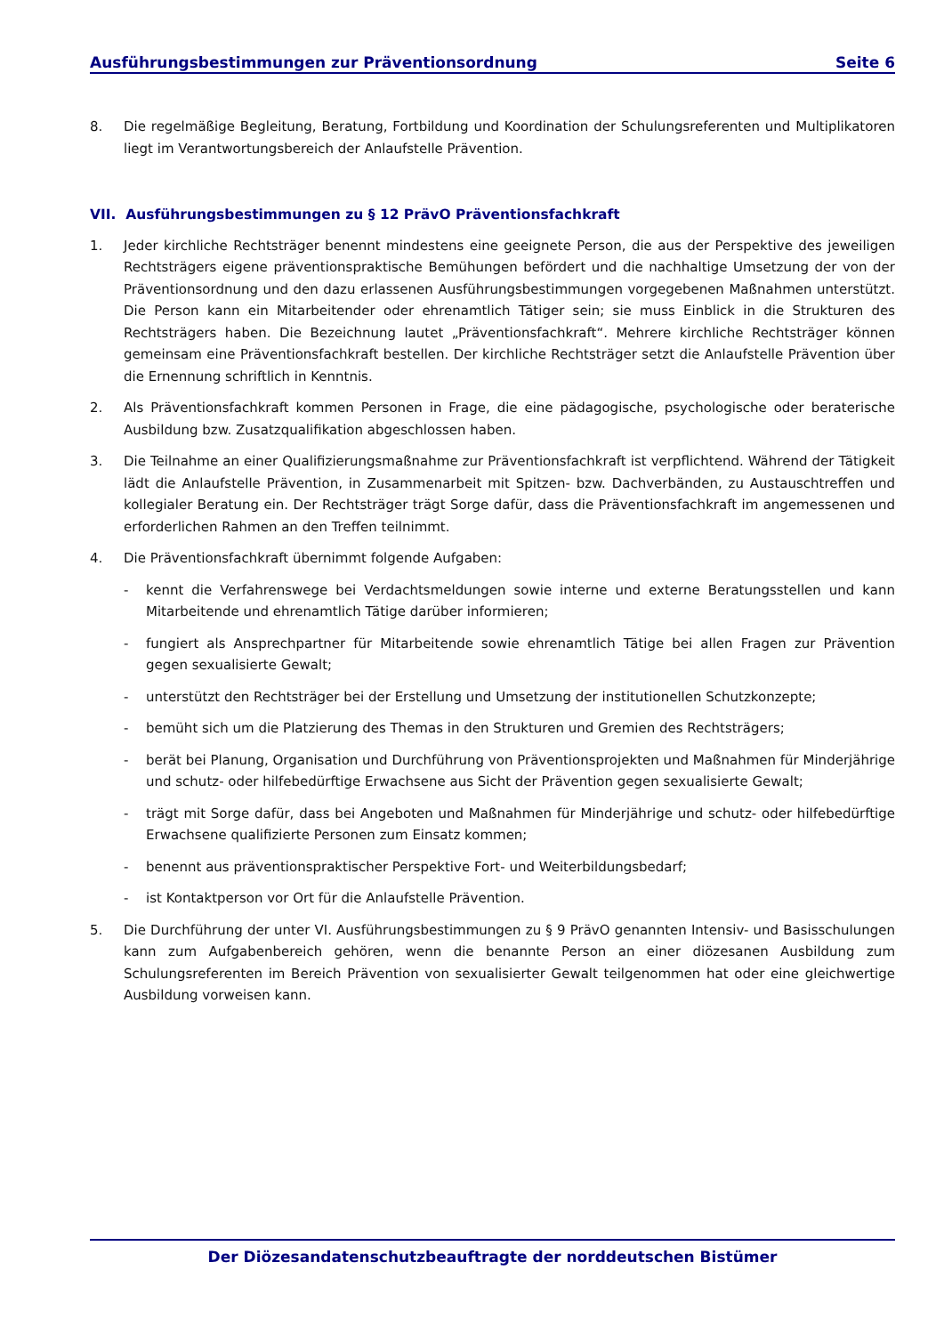Ausführungsbestimmungen zur Präventionsordnung Seite 6
8. Die regelmäßige Begleitung, Beratung, Fortbildung und Koordination der Schulungsreferenten und Multiplikatoren liegt im Verantwortungsbereich der Anlaufstelle Prävention.
VII. Ausführungsbestimmungen zu § 12 PrävO Präventionsfachkraft
1. Jeder kirchliche Rechtsträger benennt mindestens eine geeignete Person, die aus der Perspektive des jeweiligen Rechtsträgers eigene präventionspraktische Bemühungen befördert und die nachhaltige Umsetzung der von der Präventionsordnung und den dazu erlassenen Ausführungsbestimmungen vorgegebenen Maßnahmen unterstützt. Die Person kann ein Mitarbeitender oder ehrenamtlich Tätiger sein; sie muss Einblick in die Strukturen des Rechtsträgers haben. Die Bezeichnung lautet „Präventionsfachkraft“. Mehrere kirchliche Rechtsträger können gemeinsam eine Präventionsfachkraft bestellen. Der kirchliche Rechtsträger setzt die Anlaufstelle Prävention über die Ernennung schriftlich in Kenntnis.
2. Als Präventionsfachkraft kommen Personen in Frage, die eine pädagogische, psychologische oder beraterische Ausbildung bzw. Zusatzqualifikation abgeschlossen haben.
3. Die Teilnahme an einer Qualifizierungsmaßnahme zur Präventionsfachkraft ist verpflichtend. Während der Tätigkeit lädt die Anlaufstelle Prävention, in Zusammenarbeit mit Spitzen- bzw. Dachverbänden, zu Austauschtreffen und kollegialer Beratung ein. Der Rechtsträger trägt Sorge dafür, dass die Präventionsfachkraft im angemessenen und erforderlichen Rahmen an den Treffen teilnimmt.
4. Die Präventionsfachkraft übernimmt folgende Aufgaben:
- kennt die Verfahrenswege bei Verdachtsmeldungen sowie interne und externe Beratungsstellen und kann Mitarbeitende und ehrenamtlich Tätige darüber informieren;
- fungiert als Ansprechpartner für Mitarbeitende sowie ehrenamtlich Tätige bei allen Fragen zur Prävention gegen sexualisierte Gewalt;
- unterstützt den Rechtsträger bei der Erstellung und Umsetzung der institutionellen Schutzkonzepte;
- bemüht sich um die Platzierung des Themas in den Strukturen und Gremien des Rechtsträgers;
- berät bei Planung, Organisation und Durchführung von Präventionsprojekten und Maßnahmen für Minderjährige und schutz- oder hilfebedürftige Erwachsene aus Sicht der Prävention gegen sexualisierte Gewalt;
- trägt mit Sorge dafür, dass bei Angeboten und Maßnahmen für Minderjährige und schutz- oder hilfebedürftige Erwachsene qualifizierte Personen zum Einsatz kommen;
- benennt aus präventionspraktischer Perspektive Fort- und Weiterbildungsbedarf;
- ist Kontaktperson vor Ort für die Anlaufstelle Prävention.
5. Die Durchführung der unter VI. Ausführungsbestimmungen zu § 9 PrävO genannten Intensiv- und Basisschulungen kann zum Aufgabenbereich gehören, wenn die benannte Person an einer diözesanen Ausbildung zum Schulungsreferenten im Bereich Prävention von sexualisierter Gewalt teilgenommen hat oder eine gleichwertige Ausbildung vorweisen kann.
Der Diözesandatenschutzbeauftragte der norddeutschen Bistümer